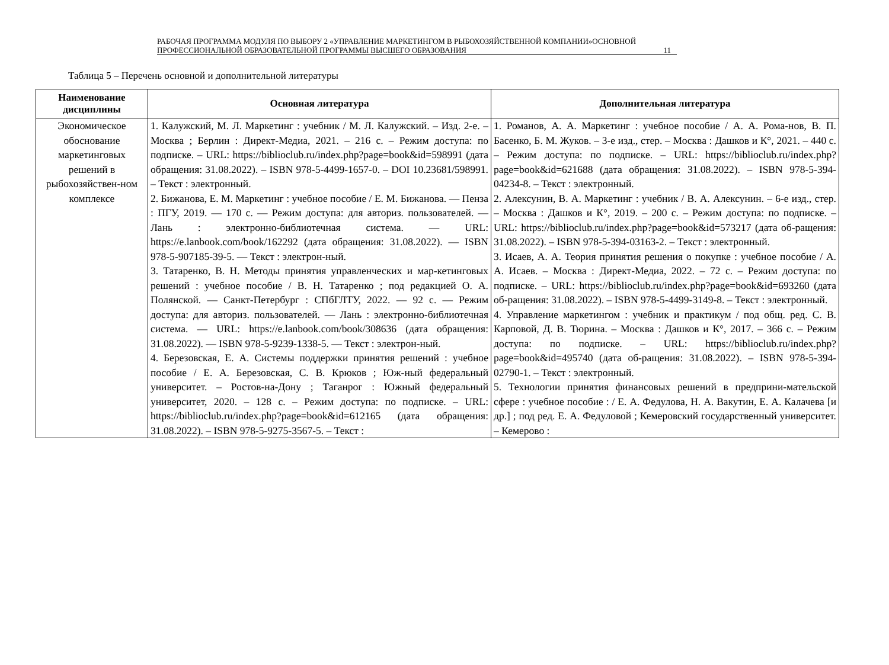РАБОЧАЯ ПРОГРАММА МОДУЛЯ ПО ВЫБОРУ 2 «УПРАВЛЕНИЕ МАРКЕТИНГОМ В РЫБОХОЗЯЙСТВЕННОЙ КОМПАНИИ»ОСНОВНОЙ ПРОФЕССИОНАЛЬНОЙ ОБРАЗОВАТЕЛЬНОЙ ПРОГРАММЫ ВЫСШЕГО ОБРАЗОВАНИЯ
11
Таблица 5 – Перечень основной и дополнительной литературы
| Наименование дисциплины | Основная литература | Дополнительная литература |
| --- | --- | --- |
| Экономическое обоснование маркетинговых решений в рыбохозяйствен-ном комплексе | 1. Калужский, М. Л. Маркетинг : учебник / М. Л. Калужский. – Изд. 2-е. – Москва ; Берлин : Директ-Медиа, 2021. – 216 с. – Режим доступа: по подписке. – URL: https://biblioclub.ru/index.php?page=book&id=598991 (дата обращения: 31.08.2022). – ISBN 978-5-4499-1657-0. – DOI 10.23681/598991. – Текст : электронный. 2. Бижанова, Е. М. Маркетинг : учебное пособие / Е. М. Бижанова. — Пенза : ПГУ, 2019. — 170 с. — Режим доступа: для авториз. пользователей. — Лань : электронно-библиотечная система. — URL: https://e.lanbook.com/book/162292 (дата обращения: 31.08.2022). — ISBN 978-5-907185-39-5. — Текст : электрон-ный. 3. Татаренко, В. Н. Методы принятия управленческих и мар-кетинговых решений : учебное пособие / В. Н. Татаренко ; под редакцией О. А. Полянской. — Санкт-Петербург : СПбГЛТУ, 2022. — 92 с. — Режим доступа: для авториз. пользователей. — Лань : электронно-библиотечная система. — URL: https://e.lanbook.com/book/308636 (дата обращения: 31.08.2022). — ISBN 978-5-9239-1338-5. — Текст : электрон-ный. 4. Березовская, Е. А. Системы поддержки принятия решений : учебное пособие / Е. А. Березовская, С. В. Крюков ; Юж-ный федеральный университет. – Ростов-на-Дону ; Таганрог : Южный федеральный университет, 2020. – 128 с. – Режим доступа: по подписке. – URL: https://biblioclub.ru/index.php?page=book&id=612165 (дата обращения: 31.08.2022). – ISBN 978-5-9275-3567-5. – Текст : | 1. Романов, А. А. Маркетинг : учебное пособие / А. А. Рома-нов, В. П. Басенко, Б. М. Жуков. – 3-е изд., стер. – Москва : Дашков и К°, 2021. – 440 с. – Режим доступа: по подписке. – URL: https://biblioclub.ru/index.php?page=book&id=621688 (дата обращения: 31.08.2022). – ISBN 978-5-394-04234-8. – Текст : электронный. 2. Алексунин, В. А. Маркетинг : учебник / В. А. Алексунин. – 6-е изд., стер. – Москва : Дашков и К°, 2019. – 200 с. – Режим доступа: по подписке. – URL: https://biblioclub.ru/index.php?page=book&id=573217 (дата об-ращения: 31.08.2022). – ISBN 978-5-394-03163-2. – Текст : электронный. 3. Исаев, А. А. Теория принятия решения о покупке : учебное пособие / А. А. Исаев. – Москва : Директ-Медиа, 2022. – 72 с. – Режим доступа: по подписке. – URL: https://biblioclub.ru/index.php?page=book&id=693260 (дата об-ращения: 31.08.2022). – ISBN 978-5-4499-3149-8. – Текст : электронный. 4. Управление маркетингом : учебник и практикум / под общ. ред. С. В. Карповой, Д. В. Тюрина. – Москва : Дашков и К°, 2017. – 366 с. – Режим доступа: по подписке. – URL: https://biblioclub.ru/index.php?page=book&id=495740 (дата об-ращения: 31.08.2022). – ISBN 978-5-394-02790-1. – Текст : электронный. 5. Технологии принятия финансовых решений в предприни-мательской сфере : учебное пособие : / Е. А. Федулова, Н. А. Вакутин, Е. А. Калачева [и др.] ; под ред. Е. А. Федуловой ; Кемеровский государственный университет. – Кемерово : |